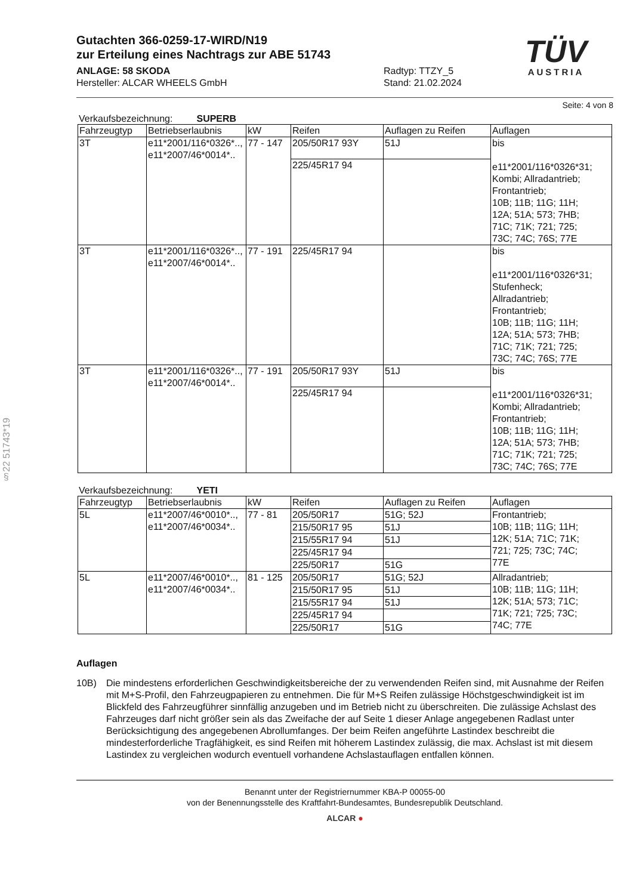§22 51743*19
TÜV
AUSTRIA
Gutachten 366-0259-17-WIRD/N19
zur Erteilung eines Nachtrags zur ABE 51743
ANLAGE: 58 SKODA
Hersteller: ALCAR WHEELS GmbH
Radtyp: TTZY_5
Stand: 21.02.2024
Seite: 4 von 8
Verkaufsbezeichnung: SUPERB
| Fahrzeugtyp | Betriebserlaubnis | kW | Reifen | Auflagen zu Reifen | Auflagen |
| --- | --- | --- | --- | --- | --- |
| 3T | e11*2001/116*0326*.., e11*2007/46*0014*.. | 77 - 147 | 205/50R17 93Y | 51J | bis e11*2001/116*0326*31; Kombi; Allradantrieb; Frontantrieb; 10B; 11B; 11G; 11H; 12A; 51A; 573; 7HB; 71C; 71K; 721; 725; 73C; 74C; 76S; 77E |
| | | | 225/45R17 94 | | |
| 3T | e11*2001/116*0326*.., e11*2007/46*0014*.. | 77 - 191 | 225/45R17 94 | | bis e11*2001/116*0326*31; Stufenheck; Allradantrieb; Frontantrieb; 10B; 11B; 11G; 11H; 12A; 51A; 573; 7HB; 71C; 71K; 721; 725; 73C; 74C; 76S; 77E |
| 3T | e11*2001/116*0326*.., e11*2007/46*0014*.. | 77 - 191 | 205/50R17 93Y | 51J | bis e11*2001/116*0326*31; Kombi; Allradantrieb; Frontantrieb; 10B; 11B; 11G; 11H; 12A; 51A; 573; 7HB; 71C; 71K; 721; 725; 73C; 74C; 76S; 77E |
| | | | 225/45R17 94 | | |
Verkaufsbezeichnung: YETI
| Fahrzeugtyp | Betriebserlaubnis | kW | Reifen | Auflagen zu Reifen | Auflagen |
| --- | --- | --- | --- | --- | --- |
| 5L | e11*2007/46*0010*.., e11*2007/46*0034*.. | 77 - 81 | 205/50R17 | 51G; 52J | Frontantrieb; 10B; 11B; 11G; 11H; 12K; 51A; 71C; 71K; 721; 725; 73C; 74C; 77E |
| | | | 215/50R17 95 | 51J | |
| | | | 215/55R17 94 | 51J | |
| | | | 225/45R17 94 | | |
| | | | 225/50R17 | 51G | |
| 5L | e11*2007/46*0010*.., e11*2007/46*0034*.. | 81 - 125 | 205/50R17 | 51G; 52J | Allradantrieb; 10B; 11B; 11G; 11H; 12K; 51A; 573; 71C; 71K; 721; 725; 73C; 74C; 77E |
| | | | 215/50R17 95 | 51J | |
| | | | 215/55R17 94 | 51J | |
| | | | 225/45R17 94 | | |
| | | | 225/50R17 | 51G | |
Auflagen
10B) Die mindestens erforderlichen Geschwindigkeitsbereiche der zu verwendenden Reifen sind, mit Ausnahme der Reifen mit M+S-Profil, den Fahrzeugpapieren zu entnehmen. Die für M+S Reifen zulässige Höchstgeschwindigkeit ist im Blickfeld des Fahrzeugführer sinnfällig anzugeben und im Betrieb nicht zu überschreiten. Die zulässige Achslast des Fahrzeuges darf nicht größer sein als das Zweifache der auf Seite 1 dieser Anlage angegebenen Radlast unter Berücksichtigung des angegebenen Abrollumfanges. Der beim Reifen angeführte Lastindex beschreibt die mindesterforderliche Tragfähigkeit, es sind Reifen mit höherem Lastindex zulässig, die max. Achslast ist mit diesem Lastindex zu vergleichen wodurch eventuell vorhandene Achslastauflagen entfallen können.
Benannt unter der Registriernummer KBA-P 00055-00
von der Benennungsstelle des Kraftfahrt-Bundesamtes, Bundesrepublik Deutschland.
ALCAR ●